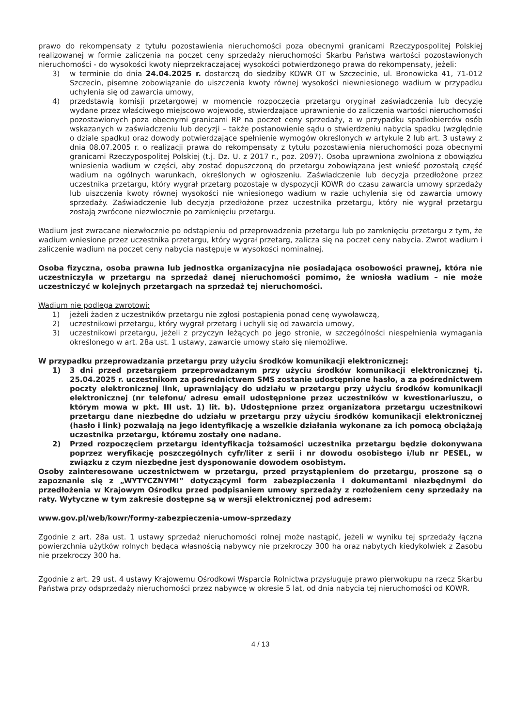prawo do rekompensaty z tytułu pozostawienia nieruchomości poza obecnymi granicami Rzeczypospolitej Polskiej realizowanej w formie zaliczenia na poczet ceny sprzedaży nieruchomości Skarbu Państwa wartości pozostawionych nieruchomości - do wysokości kwoty nieprzekraczającej wysokości potwierdzonego prawa do rekompensaty, jeżeli:
3) w terminie do dnia 24.04.2025 r. dostarczą do siedziby KOWR OT w Szczecinie, ul. Bronowicka 41, 71-012 Szczecin, pisemne zobowiązanie do uiszczenia kwoty równej wysokości niewniesionego wadium w przypadku uchylenia się od zawarcia umowy,
4) przedstawią komisji przetargowej w momencie rozpoczęcia przetargu oryginał zaświadczenia lub decyzję wydane przez właściwego miejscowo wojewodę, stwierdzające uprawnienie do zaliczenia wartości nieruchomości pozostawionych poza obecnymi granicami RP na poczet ceny sprzedaży, a w przypadku spadkobierców osób wskazanych w zaświadczeniu lub decyzji – także postanowienie sądu o stwierdzeniu nabycia spadku (względnie o dziale spadku) oraz dowody potwierdzające spełnienie wymogów określonych w artykule 2 lub art. 3 ustawy z dnia 08.07.2005 r. o realizacji prawa do rekompensaty z tytułu pozostawienia nieruchomości poza obecnymi granicami Rzeczypospolitej Polskiej (t.j. Dz. U. z 2017 r., poz. 2097). Osoba uprawniona zwolniona z obowiązku wniesienia wadium w części, aby zostać dopuszczoną do przetargu zobowiązana jest wnieść pozostałą część wadium na ogólnych warunkach, określonych w ogłoszeniu. Zaświadczenie lub decyzja przedłożone przez uczestnika przetargu, który wygrał przetarg pozostaje w dyspozycji KOWR do czasu zawarcia umowy sprzedaży lub uiszczenia kwoty równej wysokości nie wniesionego wadium w razie uchylenia się od zawarcia umowy sprzedaży. Zaświadczenie lub decyzja przedłożone przez uczestnika przetargu, który nie wygrał przetargu zostają zwrócone niezwłocznie po zamknięciu przetargu.
Wadium jest zwracane niezwłocznie po odstąpieniu od przeprowadzenia przetargu lub po zamknięciu przetargu z tym, że wadium wniesione przez uczestnika przetargu, który wygrał przetarg, zalicza się na poczet ceny nabycia. Zwrot wadium i zaliczenie wadium na poczet ceny nabycia następuje w wysokości nominalnej.
Osoba fizyczna, osoba prawna lub jednostka organizacyjna nie posiadająca osobowości prawnej, która nie uczestniczyła w przetargu na sprzedaż danej nieruchomości pomimo, że wniosła wadium – nie może uczestniczyć w kolejnych przetargach na sprzedaż tej nieruchomości.
Wadium nie podlega zwrotowi:
1) jeżeli żaden z uczestników przetargu nie zgłosi postąpienia ponad cenę wywoławczą,
2) uczestnikowi przetargu, który wygrał przetarg i uchyli się od zawarcia umowy,
3) uczestnikowi przetargu, jeżeli z przyczyn leżących po jego stronie, w szczególności niespełnienia wymagania określonego w art. 28a ust. 1 ustawy, zawarcie umowy stało się niemożliwe.
W przypadku przeprowadzania przetargu przy użyciu środków komunikacji elektronicznej:
1) 3 dni przed przetargiem przeprowadzanym przy użyciu środków komunikacji elektronicznej tj. 25.04.2025 r. uczestnikom za pośrednictwem SMS zostanie udostępnione hasło, a za pośrednictwem poczty elektronicznej link, uprawniający do udziału w przetargu przy użyciu środków komunikacji elektronicznej (nr telefonu/ adresu email udostępnione przez uczestników w kwestionariuszu, o którym mowa w pkt. III ust. 1) lit. b). Udostępnione przez organizatora przetargu uczestnikowi przetargu dane niezbędne do udziału w przetargu przy użyciu środków komunikacji elektronicznej (hasło i link) pozwalają na jego identyfikację a wszelkie działania wykonane za ich pomocą obciążają uczestnika przetargu, któremu zostały one nadane.
2) Przed rozpoczęciem przetargu identyfikacja tożsamości uczestnika przetargu będzie dokonywana poprzez weryfikację poszczególnych cyfr/liter z serii i nr dowodu osobistego i/lub nr PESEL, w związku z czym niezbędne jest dysponowanie dowodem osobistym.
Osoby zainteresowane uczestnictwem w przetargu, przed przystąpieniem do przetargu, proszone są o zapoznanie się z „WYTYCZNYMI” dotyczącymi form zabezpieczenia i dokumentami niezbędnymi do przedłożenia w Krajowym Ośrodku przed podpisaniem umowy sprzedaży z rozłożeniem ceny sprzedaży na raty. Wytyczne w tym zakresie dostępne są w wersji elektronicznej pod adresem:
www.gov.pl/web/kowr/formy-zabezpieczenia-umow-sprzedazy
Zgodnie z art. 28a ust. 1 ustawy sprzedaż nieruchomości rolnej może nastąpić, jeżeli w wyniku tej sprzedaży łączna powierzchnia użytków rolnych będąca własnością nabywcy nie przekroczy 300 ha oraz nabytych kiedykolwiek z Zasobu nie przekroczy 300 ha.
Zgodnie z art. 29 ust. 4 ustawy Krajowemu Ośrodkowi Wsparcia Rolnictwa przysługuje prawo pierwokupu na rzecz Skarbu Państwa przy odsprzedaży nieruchomości przez nabywcę w okresie 5 lat, od dnia nabycia tej nieruchomości od KOWR.
4 / 13